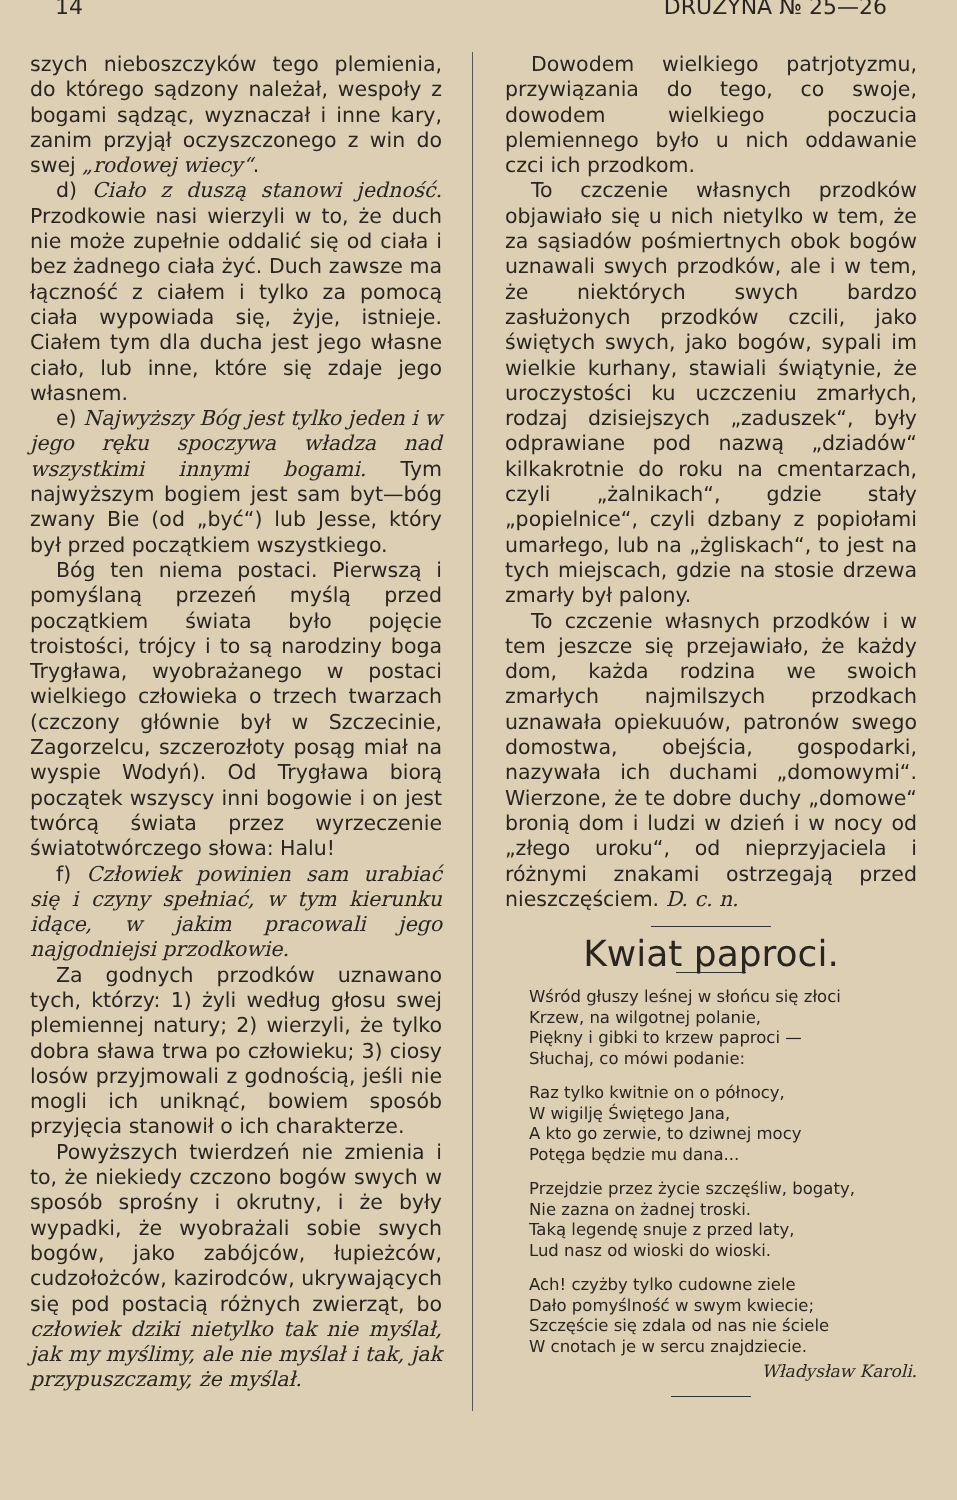14 DRUŻYNA № 25—26
szych nieboszczyków tego plemienia, do którego sądzony należał, wespoły z bogami sądząc, wyznaczał i inne kary, zanim przyjął oczyszczonego z win do swej „rodowej wiecy“.
d) Ciało z duszą stanowi jedność. Przodkowie nasi wierzyli w to, że duch nie może zupełnie oddalić się od ciała i bez żadnego ciała żyć. Duch zawsze ma łączność z ciałem i tylko za pomocą ciała wypowiada się, żyje, istnieje. Ciałem tym dla ducha jest jego własne ciało, lub inne, które się zdaje jego własnem.
e) Najwyższy Bóg jest tylko jeden i w jego ręku spoczywa władza nad wszystkimi innymi bogami. Tym najwyższym bogiem jest sam byt—bóg zwany Bie (od „być“) lub Jesse, który był przed początkiem wszystkiego.
Bóg ten niema postaci. Pierwszą i pomyślaną przezeń myślą przed początkiem świata było pojęcie troistości, trójcy i to są narodziny boga Trygława, wyobrażanego w postaci wielkiego człowieka o trzech twarzach (czczony głównie był w Szczecinie, Zagorzelcu, szczerozłoty posąg miał na wyspie Wodyń). Od Trygława biorą początek wszyscy inni bogowie i on jest twórcą świata przez wyrzeczenie światotwórczego słowa: Halu!
f) Człowiek powinien sam urabiać się i czyny spełniać, w tym kierunku idące, w jakim pracowali jego najgodniejsi przodkowie.
Za godnych przodków uznawano tych, którzy: 1) żyli według głosu swej plemiennej natury; 2) wierzyli, że tylko dobra sława trwa po człowieku; 3) ciosy losów przyjmowali z godnością, jeśli nie mogli ich uniknąć, bowiem sposób przyjęcia stanowił o ich charakterze.
Powyższych twierdzeń nie zmienia i to, że niekiedy czczono bogów swych w sposób sprośny i okrutny, i że były wypadki, że wyobrażali sobie swych bogów, jako zabójców, łupieżców, cudzołożców, kazirodców, ukrywających się pod postacią różnych zwierząt, bo człowiek dziki nietylko tak nie myślał, jak my myślimy, ale nie myślał i tak, jak przypuszczamy, że myślał.
Dowodem wielkiego patrjotyzmu, przywiązania do tego, co swoje, dowodem wielkiego poczucia plemiennego było u nich oddawanie czci ich przodkom.
To czczenie własnych przodków objawiało się u nich nietylko w tem, że za sąsiadów pośmiertnych obok bogów uznawali swych przodków, ale i w tem, że niektórych swych bardzo zasłużonych przodków czcili, jako świętych swych, jako bogów, sypali im wielkie kurhany, stawiali świątynie, że uroczystości ku uczczeniu zmarłych, rodzaj dzisiejszych „zaduszek“, były odprawiane pod nazwą „dziadów“ kilkakrotnie do roku na cmentarzach, czyli „żalnikach“, gdzie stały „popielnice“, czyli dzbany z popiołami umarłego, lub na „żgliskach“, to jest na tych miejscach, gdzie na stosie drzewa zmarły był palony.
To czczenie własnych przodków i w tem jeszcze się przejawiało, że każdy dom, każda rodzina we swoich zmarłych najmilszych przodkach uznawała opiekuuów, patronów swego domostwa, obejścia, gospodarki, nazywała ich duchami „domowymi“. Wierzone, że te dobre duchy „domowe“ bronią dom i ludzi w dzień i w nocy od „złego uroku“, od nieprzyjaciela i różnymi znakami ostrzegają przed nieszczęściem. D. c. n.
Kwiat paproci.
Wśród głuszy leśnej w słońcu się złoci
Krzew, na wilgotnej polanie,
Piękny i gibki to krzew paproci —
Słuchaj, co mówi podanie:
Raz tylko kwitnie on o północy,
W wigilję Świętego Jana,
A kto go zerwie, to dziwnej mocy
Potęga będzie mu dana...
Przejdzie przez życie szczęśliw, bogaty,
Nie zazna on żadnej troski.
Taką legendę snuje z przed laty,
Lud nasz od wioski do wioski.
Ach! czyżby tylko cudowne ziele
Dało pomyślność w swym kwiecie;
Szczęście się zdala od nas nie ściele
W cnotach je w sercu znajdziecie.
Władysław Karoli.